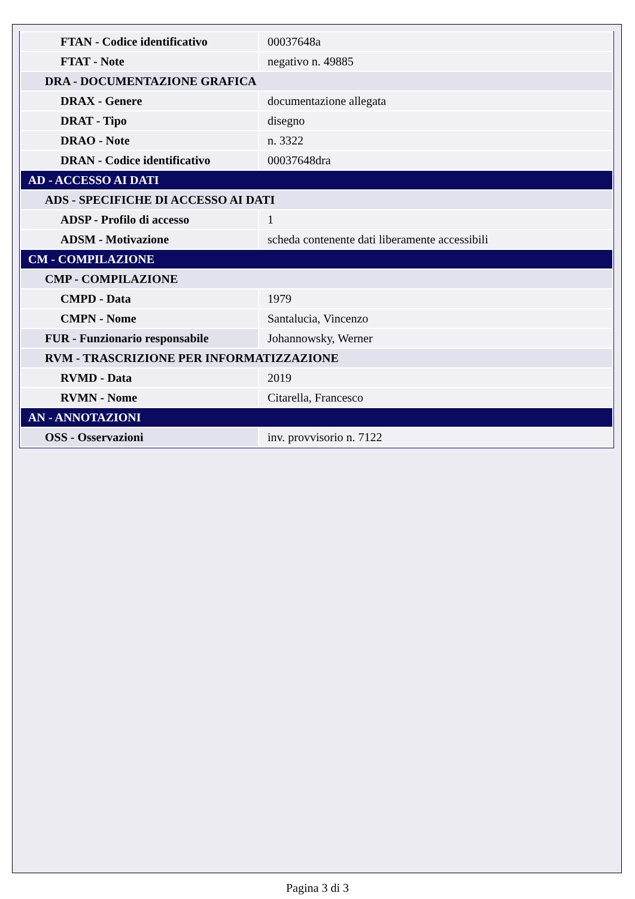| FTAN - Codice identificativo | 00037648a |
| FTAT - Note | negativo n. 49885 |
| DRA - DOCUMENTAZIONE GRAFICA | |
| DRAX - Genere | documentazione allegata |
| DRAT - Tipo | disegno |
| DRAO - Note | n. 3322 |
| DRAN - Codice identificativo | 00037648dra |
| AD - ACCESSO AI DATI | |
| ADS - SPECIFICHE DI ACCESSO AI DATI | |
| ADSP - Profilo di accesso | 1 |
| ADSM - Motivazione | scheda contenente dati liberamente accessibili |
| CM - COMPILAZIONE | |
| CMP - COMPILAZIONE | |
| CMPD - Data | 1979 |
| CMPN - Nome | Santalucia, Vincenzo |
| FUR - Funzionario responsabile | Johannowsky, Werner |
| RVM - TRASCRIZIONE PER INFORMATIZZAZIONE | |
| RVMD - Data | 2019 |
| RVMN - Nome | Citarella, Francesco |
| AN - ANNOTAZIONI | |
| OSS - Osservazioni | inv. provvisorio n. 7122 |
Pagina 3 di 3